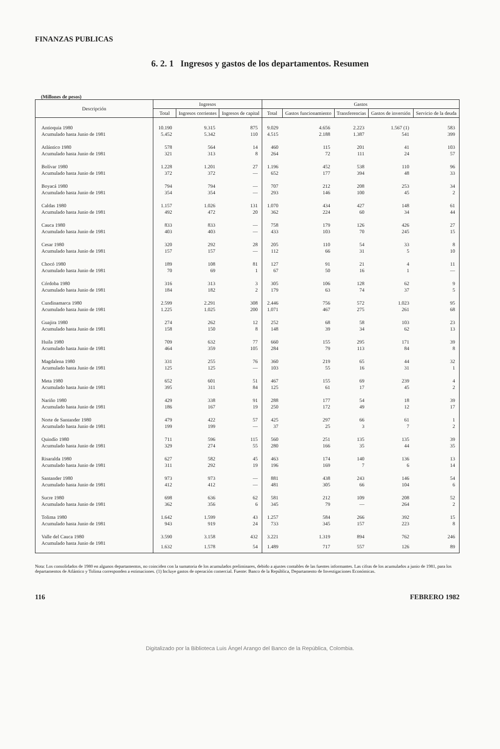FINANZAS PUBLICAS
6. 2. 1 Ingresos y gastos de los departamentos. Resumen
(Millones de pesos)
| Descripción | Ingresos | | | Gastos | | | | |
| --- | --- | --- | --- | --- | --- | --- | --- | --- |
| | Total | Ingresos corrientes | Ingresos de capital | Total | Gastos funcionamiento | Transferencias | Gastos de inversión | Servicio de la deuda |
| Antioquia 1980 | 10.190 | 9.315 | 875 | 9.029 | 4.656 | 2.223 | 1.567 (1) | 583 |
| Acumulado hasta Junio de 1981 | 5.452 | 5.342 | 110 | 4.515 | 2.188 | 1.387 | 541 | 399 |
| Atlántico 1980 | 578 | 564 | 14 | 460 | 115 | 201 | 41 | 103 |
| Acumulado hasta Junio de 1981 | 321 | 313 | 8 | 264 | 72 | 111 | 24 | 57 |
| Bolívar 1980 | 1.228 | 1.201 | 27 | 1.196 | 452 | 538 | 110 | 96 |
| Acumulado hasta Junio de 1981 | 372 | 372 | — | 652 | 177 | 394 | 48 | 33 |
| Boyacá 1980 | 794 | 794 | — | 707 | 212 | 208 | 253 | 34 |
| Acumulado hasta Junio de 1981 | 354 | 354 | — | 293 | 146 | 100 | 45 | 2 |
| Caldas 1980 | 1.157 | 1.026 | 131 | 1.070 | 434 | 427 | 148 | 61 |
| Acumulado hasta Junio de 1981 | 492 | 472 | 20 | 362 | 224 | 60 | 34 | 44 |
| Cauca 1980 | 833 | 833 | — | 758 | 179 | 126 | 426 | 27 |
| Acumulado hasta Junio de 1981 | 403 | 403 | — | 433 | 103 | 70 | 245 | 15 |
| Cesar 1980 | 320 | 292 | 28 | 205 | 110 | 54 | 33 | 8 |
| Acumulado hasta Junio de 1981 | 157 | 157 | — | 112 | 66 | 31 | 5 | 10 |
| Chocó 1980 | 189 | 108 | 81 | 127 | 91 | 21 | 4 | 11 |
| Acumulado hasta Junio de 1981 | 70 | 69 | 1 | 67 | 50 | 16 | 1 | — |
| Córdoba 1980 | 316 | 313 | 3 | 305 | 106 | 128 | 62 | 9 |
| Acumulado hasta Junio de 1981 | 184 | 182 | 2 | 179 | 63 | 74 | 37 | 5 |
| Cundinamarca 1980 | 2.599 | 2.291 | 308 | 2.446 | 756 | 572 | 1.023 | 95 |
| Acumulado hasta Junio de 1981 | 1.225 | 1.025 | 200 | 1.071 | 467 | 275 | 261 | 68 |
| Guajira 1980 | 274 | 262 | 12 | 252 | 68 | 58 | 103 | 23 |
| Acumulado hasta Junio de 1981 | 158 | 150 | 8 | 148 | 39 | 34 | 62 | 13 |
| Huila 1980 | 709 | 632 | 77 | 660 | 155 | 295 | 171 | 39 |
| Acumulado hasta Junio de 1981 | 464 | 359 | 105 | 284 | 79 | 113 | 84 | 8 |
| Magdalena 1980 | 331 | 255 | 76 | 360 | 219 | 65 | 44 | 32 |
| Acumulado hasta Junio de 1981 | 125 | 125 | — | 103 | 55 | 16 | 31 | 1 |
| Meta 1980 | 652 | 601 | 51 | 467 | 155 | 69 | 239 | 4 |
| Acumulado hasta Junio de 1981 | 395 | 311 | 84 | 125 | 61 | 17 | 45 | 2 |
| Nariño 1980 | 429 | 338 | 91 | 288 | 177 | 54 | 18 | 39 |
| Acumulado hasta Junio de 1981 | 186 | 167 | 19 | 250 | 172 | 49 | 12 | 17 |
| Norte de Santander 1980 | 479 | 422 | 57 | 425 | 297 | 66 | 61 | 1 |
| Acumulado hasta Junio de 1981 | 199 | 199 | — | 37 | 25 | 3 | 7 | 2 |
| Quindío 1980 | 711 | 596 | 115 | 560 | 251 | 135 | 135 | 39 |
| Acumulado hasta Junio de 1981 | 329 | 274 | 55 | 280 | 166 | 35 | 44 | 35 |
| Risaralda 1980 | 627 | 582 | 45 | 463 | 174 | 140 | 136 | 13 |
| Acumulado hasta Junio de 1981 | 311 | 292 | 19 | 196 | 169 | 7 | 6 | 14 |
| Santander 1980 | 973 | 973 | — | 881 | 438 | 243 | 146 | 54 |
| Acumulado hasta Junio de 1981 | 412 | 412 | — | 481 | 305 | 66 | 104 | 6 |
| Sucre 1980 | 698 | 636 | 62 | 581 | 212 | 109 | 208 | 52 |
| Acumulado hasta Junio de 1981 | 362 | 356 | 6 | 345 | 79 | — | 264 | 2 |
| Tolima 1980 | 1.642 | 1.599 | 43 | 1.257 | 584 | 266 | 392 | 15 |
| Acumulado hasta Junio de 1981 | 943 | 919 | 24 | 733 | 345 | 157 | 223 | 8 |
| Valle del Cauca 1980 | 3.590 | 3.158 | 432 | 3.221 | 1.319 | 894 | 762 | 246 |
| Acumulado hasta Junio de 1981 | 1.632 | 1.578 | 54 | 1.489 | 717 | 557 | 126 | 89 |
Nota: Los consolidados de 1980 en algunos departamentos, no coinciden con la sumatoria de los acumulados preliminares, debido a ajustes contables de las fuentes informantes. Las cifras de los acumulados a junio de 1981, para los departamentos de Atlántico y Tolima corresponden a estimaciones. (1) Incluye gastos de operación comercial. Fuente: Banco de la República, Departamento de Investigaciones Económicas.
116 FEBRERO 1982
Digitalizado por la Biblioteca Luis Ángel Arango del Banco de la República, Colombia.